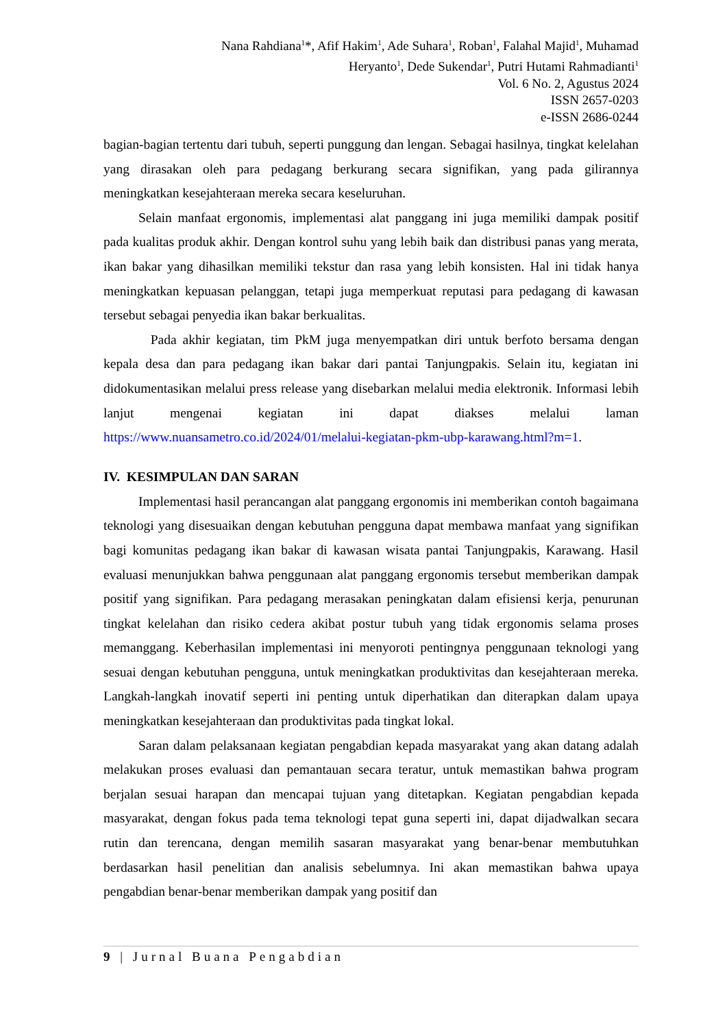Nana Rahdiana<sup>1</sup>*, Afif Hakim<sup>1</sup>, Ade Suhara<sup>1</sup>, Roban<sup>1</sup>, Falahal Majid<sup>1</sup>, Muhamad
Heryanto<sup>1</sup>, Dede Sukendar<sup>1</sup>, Putri Hutami Rahmadianti<sup>1</sup>
Vol. 6 No. 2, Agustus 2024
ISSN 2657-0203
e-ISSN 2686-0244
bagian-bagian tertentu dari tubuh, seperti punggung dan lengan. Sebagai hasilnya, tingkat kelelahan yang dirasakan oleh para pedagang berkurang secara signifikan, yang pada gilirannya meningkatkan kesejahteraan mereka secara keseluruhan.
Selain manfaat ergonomis, implementasi alat panggang ini juga memiliki dampak positif pada kualitas produk akhir. Dengan kontrol suhu yang lebih baik dan distribusi panas yang merata, ikan bakar yang dihasilkan memiliki tekstur dan rasa yang lebih konsisten. Hal ini tidak hanya meningkatkan kepuasan pelanggan, tetapi juga memperkuat reputasi para pedagang di kawasan tersebut sebagai penyedia ikan bakar berkualitas.
Pada akhir kegiatan, tim PkM juga menyempatkan diri untuk berfoto bersama dengan kepala desa dan para pedagang ikan bakar dari pantai Tanjungpakis. Selain itu, kegiatan ini didokumentasikan melalui press release yang disebarkan melalui media elektronik. Informasi lebih lanjut mengenai kegiatan ini dapat diakses melalui laman https://www.nuansametro.co.id/2024/01/melalui-kegiatan-pkm-ubp-karawang.html?m=1.
IV. KESIMPULAN DAN SARAN
Implementasi hasil perancangan alat panggang ergonomis ini memberikan contoh bagaimana teknologi yang disesuaikan dengan kebutuhan pengguna dapat membawa manfaat yang signifikan bagi komunitas pedagang ikan bakar di kawasan wisata pantai Tanjungpakis, Karawang. Hasil evaluasi menunjukkan bahwa penggunaan alat panggang ergonomis tersebut memberikan dampak positif yang signifikan. Para pedagang merasakan peningkatan dalam efisiensi kerja, penurunan tingkat kelelahan dan risiko cedera akibat postur tubuh yang tidak ergonomis selama proses memanggang. Keberhasilan implementasi ini menyoroti pentingnya penggunaan teknologi yang sesuai dengan kebutuhan pengguna, untuk meningkatkan produktivitas dan kesejahteraan mereka. Langkah-langkah inovatif seperti ini penting untuk diperhatikan dan diterapkan dalam upaya meningkatkan kesejahteraan dan produktivitas pada tingkat lokal.
Saran dalam pelaksanaan kegiatan pengabdian kepada masyarakat yang akan datang adalah melakukan proses evaluasi dan pemantauan secara teratur, untuk memastikan bahwa program berjalan sesuai harapan dan mencapai tujuan yang ditetapkan. Kegiatan pengabdian kepada masyarakat, dengan fokus pada tema teknologi tepat guna seperti ini, dapat dijadwalkan secara rutin dan terencana, dengan memilih sasaran masyarakat yang benar-benar membutuhkan berdasarkan hasil penelitian dan analisis sebelumnya. Ini akan memastikan bahwa upaya pengabdian benar-benar memberikan dampak yang positif dan
9 | Jurnal Buana Pengabdian